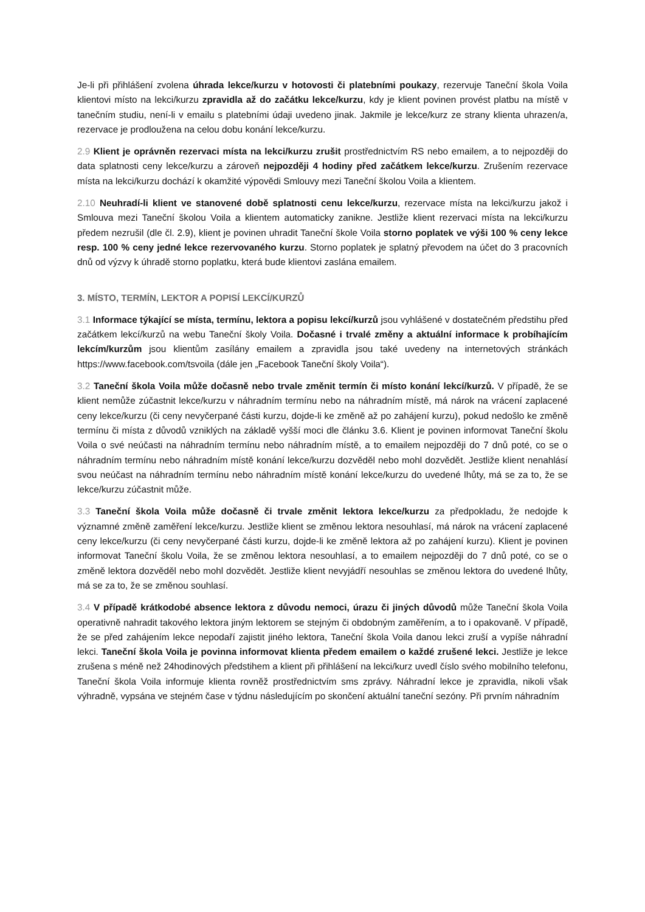Je-li při přihlášení zvolena úhrada lekce/kurzu v hotovosti či platebními poukazy, rezervuje Taneční škola Voila klientovi místo na lekci/kurzu zpravidla až do začátku lekce/kurzu, kdy je klient povinen provést platbu na místě v tanečním studiu, není-li v emailu s platebními údaji uvedeno jinak. Jakmile je lekce/kurz ze strany klienta uhrazen/a, rezervace je prodloužena na celou dobu konání lekce/kurzu.
2.9 Klient je oprávněn rezervaci místa na lekci/kurzu zrušit prostřednictvím RS nebo emailem, a to nejpozději do data splatnosti ceny lekce/kurzu a zároveň nejpozději 4 hodiny před začátkem lekce/kurzu. Zrušením rezervace místa na lekci/kurzu dochází k okamžité výpovědi Smlouvy mezi Taneční školou Voila a klientem.
2.10 Neuhradí-li klient ve stanovené době splatnosti cenu lekce/kurzu, rezervace místa na lekci/kurzu jakož i Smlouva mezi Taneční školou Voila a klientem automaticky zanikne. Jestliže klient rezervaci místa na lekci/kurzu předem nezrušil (dle čl. 2.9), klient je povinen uhradit Taneční škole Voila storno poplatek ve výši 100 % ceny lekce resp. 100 % ceny jedné lekce rezervovaného kurzu. Storno poplatek je splatný převodem na účet do 3 pracovních dnů od výzvy k úhradě storno poplatku, která bude klientovi zaslána emailem.
3. MÍSTO, TERMÍN, LEKTOR A POPISÍ LEKCÍ/KURZŮ
3.1 Informace týkající se místa, termínu, lektora a popisu lekcí/kurzů jsou vyhlášené v dostatečném předstihu před začátkem lekcí/kurzů na webu Taneční školy Voila. Dočasné i trvalé změny a aktuální informace k probíhajícím lekcím/kurzům jsou klientům zasílány emailem a zpravidla jsou také uvedeny na internetových stránkách https://www.facebook.com/tsvoila (dále jen „Facebook Taneční školy Voila“).
3.2 Taneční škola Voila může dočasně nebo trvale změnit termín či místo konání lekcí/kurzů. V případě, že se klient nemůže zúčastnit lekce/kurzu v náhradním termínu nebo na náhradním místě, má nárok na vrácení zaplacené ceny lekce/kurzu (či ceny nevyčerpané části kurzu, dojde-li ke změně až po zahájení kurzu), pokud nedošlo ke změně termínu či místa z důvodů vzniklých na základě vyšší moci dle článku 3.6. Klient je povinen informovat Taneční školu Voila o své neúčasti na náhradním termínu nebo náhradním místě, a to emailem nejpozději do 7 dnů poté, co se o náhradním termínu nebo náhradním místě konání lekce/kurzu dozvěděl nebo mohl dozvědět. Jestliže klient nenahlásí svou neúčast na náhradním termínu nebo náhradním místě konání lekce/kurzu do uvedené lhůty, má se za to, že se lekce/kurzu zúčastnit může.
3.3 Taneční škola Voila může dočasně či trvale změnit lektora lekce/kurzu za předpokladu, že nedojde k významné změně zaměření lekce/kurzu. Jestliže klient se změnou lektora nesouhlasí, má nárok na vrácení zaplacené ceny lekce/kurzu (či ceny nevyčerpané části kurzu, dojde-li ke změně lektora až po zahájení kurzu). Klient je povinen informovat Taneční školu Voila, že se změnou lektora nesouhlasí, a to emailem nejpozději do 7 dnů poté, co se o změně lektora dozvěděl nebo mohl dozvědět. Jestliže klient nevyjádří nesouhlas se změnou lektora do uvedené lhůty, má se za to, že se změnou souhlasí.
3.4 V případě krátkodobé absence lektora z důvodu nemoci, úrazu či jiných důvodů může Taneční škola Voila operativně nahradit takového lektora jiným lektorem se stejným či obdobným zaměřením, a to i opakovaně. V případě, že se před zahájením lekce nepodaří zajistit jiného lektora, Taneční škola Voila danou lekci zruší a vypíše náhradní lekci. Taneční škola Voila je povinna informovat klienta předem emailem o každé zrušené lekci. Jestliže je lekce zrušena s méně než 24hodinových předstihem a klient při přihlášení na lekci/kurz uvedl číslo svého mobilního telefonu, Taneční škola Voila informuje klienta rovněž prostřednictvím sms zprávy. Náhradní lekce je zpravidla, nikoli však výhradně, vypsána ve stejném čase v týdnu následujícím po skončení aktuální taneční sezóny. Při prvním náhradním